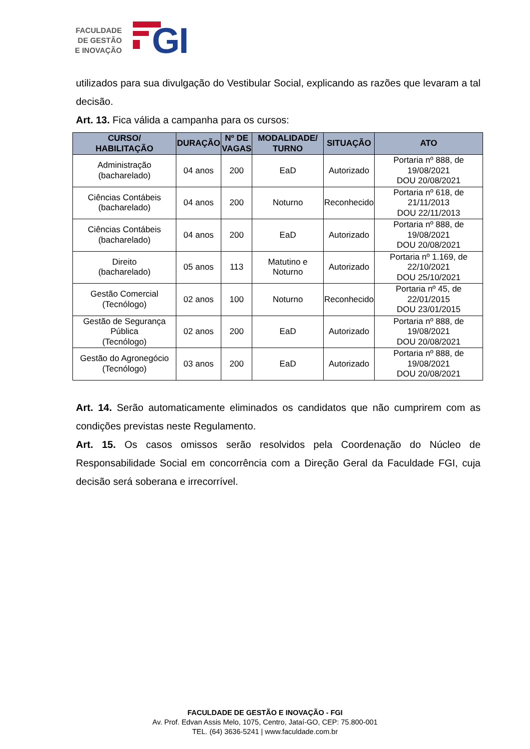FACULDADE
DE GESTÃO
E INOVAÇÃO
GI
utilizados para sua divulgação do Vestibular Social, explicando as razões que levaram a tal decisão.
Art. 13. Fica válida a campanha para os cursos:
| CURSO/ HABILITAÇÃO | DURAÇÃO | Nº DE VAGAS | MODALIDADE/ TURNO | SITUAÇÃO | ATO |
| --- | --- | --- | --- | --- | --- |
| Administração (bacharelado) | 04 anos | 200 | EaD | Autorizado | Portaria nº 888, de 19/08/2021 DOU 20/08/2021 |
| Ciências Contábeis (bacharelado) | 04 anos | 200 | Noturno | Reconhecido | Portaria nº 618, de 21/11/2013 DOU 22/11/2013 |
| Ciências Contábeis (bacharelado) | 04 anos | 200 | EaD | Autorizado | Portaria nº 888, de 19/08/2021 DOU 20/08/2021 |
| Direito (bacharelado) | 05 anos | 113 | Matutino e Noturno | Autorizado | Portaria nº 1.169, de 22/10/2021 DOU 25/10/2021 |
| Gestão Comercial (Tecnólogo) | 02 anos | 100 | Noturno | Reconhecido | Portaria nº 45, de 22/01/2015 DOU 23/01/2015 |
| Gestão de Segurança Pública (Tecnólogo) | 02 anos | 200 | EaD | Autorizado | Portaria nº 888, de 19/08/2021 DOU 20/08/2021 |
| Gestão do Agronegócio (Tecnólogo) | 03 anos | 200 | EaD | Autorizado | Portaria nº 888, de 19/08/2021 DOU 20/08/2021 |
Art. 14. Serão automaticamente eliminados os candidatos que não cumprirem com as condições previstas neste Regulamento.
Art. 15. Os casos omissos serão resolvidos pela Coordenação do Núcleo de Responsabilidade Social em concorrência com a Direção Geral da Faculdade FGI, cuja decisão será soberana e irrecorrível.
FACULDADE DE GESTÃO E INOVAÇÃO - FGI
Av. Prof. Edvan Assis Melo, 1075, Centro, Jataí-GO, CEP: 75.800-001
TEL. (64) 3636-5241 | www.faculdade.com.br